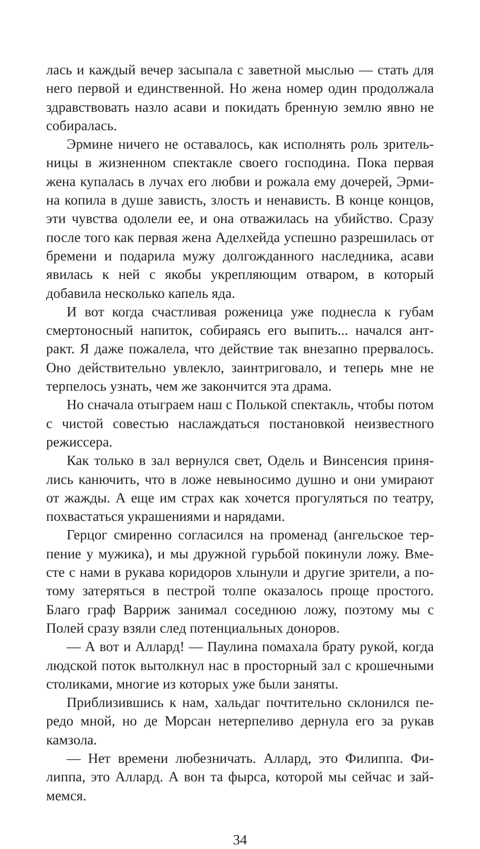лась и каждый вечер засыпала с заветной мыслью — стать для него первой и единственной. Но жена номер один продолжала здравствовать назло асави и покидать бренную землю явно не собиралась.
Эрмине ничего не оставалось, как исполнять роль зритель­ницы в жизненном спектакле своего господина. Пока первая жена купалась в лучах его любви и рожала ему дочерей, Эрми­на копила в душе зависть, злость и ненависть. В конце концов, эти чувства одолели ее, и она отважилась на убийство. Сразу после того как первая жена Аделхейда успешно разрешилась от бремени и подарила мужу долгожданного наследника, аса­ви явилась к ней с якобы укрепляющим отваром, в который добавила несколько капель яда.
И вот когда счастливая роженица уже поднесла к губам смертоносный напиток, собираясь его выпить... начался ант­ракт. Я даже пожалела, что действие так внезапно прервалось. Оно действительно увлекло, заинтриговало, и теперь мне не терпелось узнать, чем же закончится эта драма.
Но сначала отыграем наш с Полькой спектакль, чтобы по­том с чистой совестью наслаждаться постановкой неизвестно­го режиссера.
Как только в зал вернулся свет, Одель и Винсенсия приня­лись канючить, что в ложе невыносимо душно и они умирают от жажды. А еще им страх как хочется прогуляться по театру, похвастаться украшениями и нарядами.
Герцог смиренно согласился на променад (ангельское тер­пение у мужика), и мы дружной гурьбой покинули ложу. Вме­сте с нами в рукава коридоров хлынули и другие зрители, а по­тому затеряться в пестрой толпе оказалось проще простого. Благо граф Варриж занимал соседнюю ложу, поэтому мы с Полей сразу взяли след потенциальных доноров.
— А вот и Аллард! — Паулина помахала брату рукой, когда людской поток вытолкнул нас в просторный зал с крошечны­ми столиками, многие из которых уже были заняты.
Приблизившись к нам, хальдаг почтительно склонился пе­редо мной, но де Морсан нетерпеливо дернула его за рукав камзола.
— Нет времени любезничать. Аллард, это Филиппа. Фи­липпа, это Аллард. А вон та фырса, которой мы сейчас и зай­мемся.
34